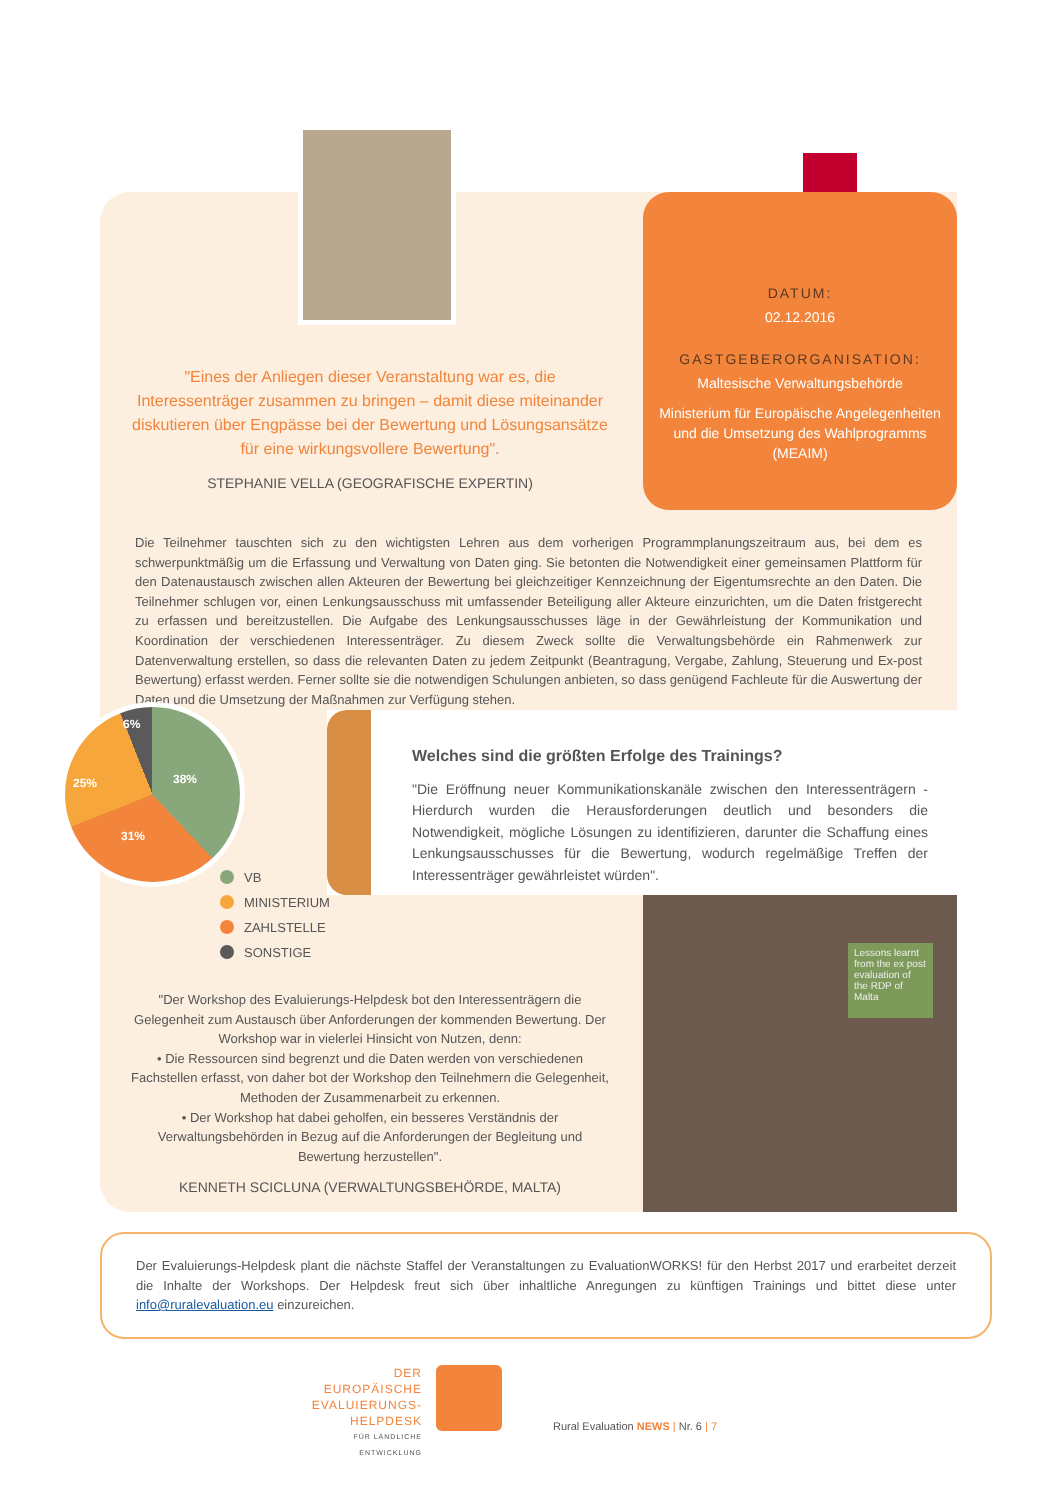DATUM:
02.12.2016
GASTGEBERORGANISATION:
Maltesische Verwaltungsbehörde
Ministerium für Europäische Angelegenheiten und die Umsetzung des Wahlprogramms (MEAIM)
"Eines der Anliegen dieser Veranstaltung war es, die Interessenträger zusammen zu bringen – damit diese miteinander diskutieren über Engpässe bei der Bewertung und Lösungsansätze für eine wirkungsvollere Bewertung".
STEPHANIE VELLA (GEOGRAFISCHE EXPERTIN)
Die Teilnehmer tauschten sich zu den wichtigsten Lehren aus dem vorherigen Programmplanungszeitraum aus, bei dem es schwerpunktmäßig um die Erfassung und Verwaltung von Daten ging. Sie betonten die Notwendigkeit einer gemeinsamen Plattform für den Datenaustausch zwischen allen Akteuren der Bewertung bei gleichzeitiger Kennzeichnung der Eigentumsrechte an den Daten. Die Teilnehmer schlugen vor, einen Lenkungsausschuss mit umfassender Beteiligung aller Akteure einzurichten, um die Daten fristgerecht zu erfassen und bereitzustellen. Die Aufgabe des Lenkungsausschusses läge in der Gewährleistung der Kommunikation und Koordination der verschiedenen Interessenträger. Zu diesem Zweck sollte die Verwaltungsbehörde ein Rahmenwerk zur Datenverwaltung erstellen, so dass die relevanten Daten zu jedem Zeitpunkt (Beantragung, Vergabe, Zahlung, Steuerung und Ex-post Bewertung) erfasst werden. Ferner sollte sie die notwendigen Schulungen anbieten, so dass genügend Fachleute für die Auswertung der Daten und die Umsetzung der Maßnahmen zur Verfügung stehen.
6%
38%
25%
31%
VB
MINISTERIUM
ZAHLSTELLE
SONSTIGE
Welches sind die größten Erfolge des Trainings?
"Die Eröffnung neuer Kommunikationskanäle zwischen den Interessenträgern - Hierdurch wurden die Herausforderungen deutlich und besonders die Notwendigkeit, mögliche Lösungen zu identifizieren, darunter die Schaffung eines Lenkungsausschusses für die Bewertung, wodurch regelmäßige Treffen der Interessenträger gewährleistet würden".
"Der Workshop des Evaluierungs-Helpdesk bot den Interessenträgern die Gelegenheit zum Austausch über Anforderungen der kommenden Bewertung. Der Workshop war in vielerlei Hinsicht von Nutzen, denn:
• Die Ressourcen sind begrenzt und die Daten werden von verschiedenen Fachstellen erfasst, von daher bot der Workshop den Teilnehmern die Gelegenheit, Methoden der Zusammenarbeit zu erkennen.
• Der Workshop hat dabei geholfen, ein besseres Verständnis der Verwaltungsbehörden in Bezug auf die Anforderungen der Begleitung und Bewertung herzustellen".
KENNETH SCICLUNA (VERWALTUNGSBEHÖRDE, MALTA)
Lessons learnt from the ex post evaluation of the RDP of Malta
Der Evaluierungs-Helpdesk plant die nächste Staffel der Veranstaltungen zu EvaluationWORKS! für den Herbst 2017 und erarbeitet derzeit die Inhalte der Workshops. Der Helpdesk freut sich über inhaltliche Anregungen zu künftigen Trainings und bittet diese unter info@ruralevaluation.eu einzureichen.
DER EUROPÄISCHE EVALUIERUNGS-HELPDESK
FÜR LÄNDLICHE ENTWICKLUNG
Rural Evaluation NEWS | Nr. 6 | 7